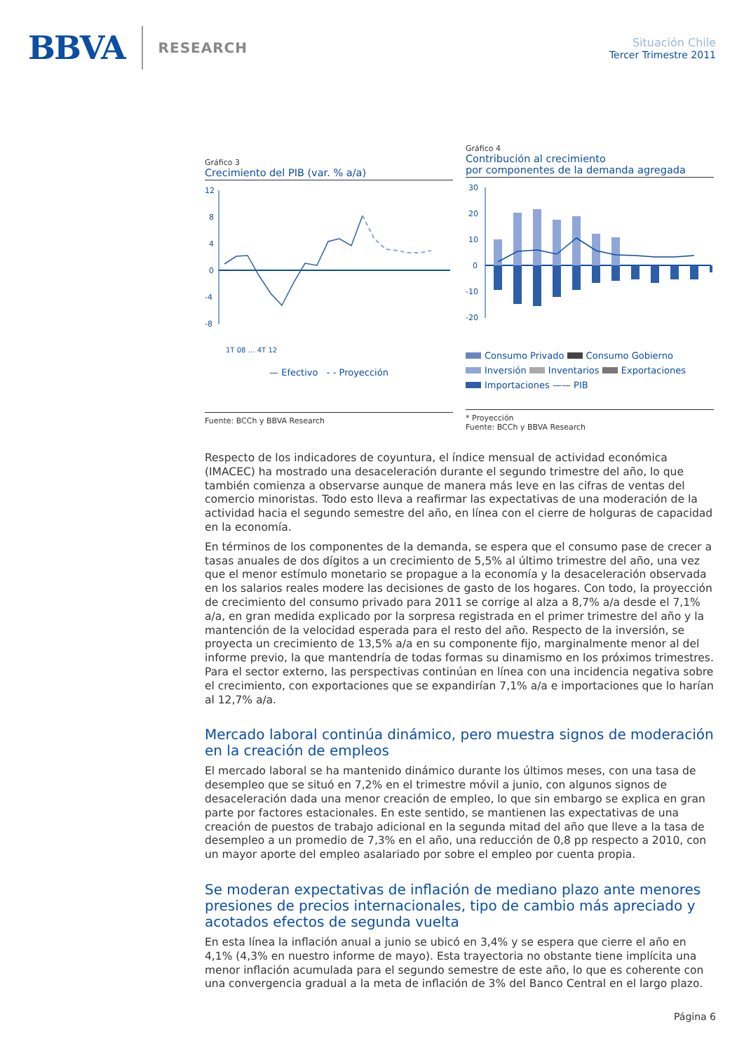BBVA RESEARCH
Situación Chile
Tercer Trimestre 2011
Gráfico 3
Crecimiento del PIB (var. % a/a)
12
8
4
0
-4
-8
1T 08 … 4T 12
— Efectivo - - Proyección
Fuente: BCCh y BBVA Research
Gráfico 4
Contribución al crecimiento
por componentes de la demanda agregada
30
20
10
0
-10
-20
Consumo Privado Consumo Gobierno
Inversión Inventarios Exportaciones
Importaciones —— PIB
* Proyección
Fuente: BCCh y BBVA Research
Respecto de los indicadores de coyuntura, el índice mensual de actividad económica (IMACEC) ha mostrado una desaceleración durante el segundo trimestre del año, lo que también comienza a observarse aunque de manera más leve en las cifras de ventas del comercio minoristas. Todo esto lleva a reafirmar las expectativas de una moderación de la actividad hacia el segundo semestre del año, en línea con el cierre de holguras de capacidad en la economía.
En términos de los componentes de la demanda, se espera que el consumo pase de crecer a tasas anuales de dos dígitos a un crecimiento de 5,5% al último trimestre del año, una vez que el menor estímulo monetario se propague a la economía y la desaceleración observada en los salarios reales modere las decisiones de gasto de los hogares. Con todo, la proyección de crecimiento del consumo privado para 2011 se corrige al alza a 8,7% a/a desde el 7,1% a/a, en gran medida explicado por la sorpresa registrada en el primer trimestre del año y la mantención de la velocidad esperada para el resto del año. Respecto de la inversión, se proyecta un crecimiento de 13,5% a/a en su componente fijo, marginalmente menor al del informe previo, la que mantendría de todas formas su dinamismo en los próximos trimestres. Para el sector externo, las perspectivas continúan en línea con una incidencia negativa sobre el crecimiento, con exportaciones que se expandirían 7,1% a/a e importaciones que lo harían al 12,7% a/a.
Mercado laboral continúa dinámico, pero muestra signos de moderación en la creación de empleos
El mercado laboral se ha mantenido dinámico durante los últimos meses, con una tasa de desempleo que se situó en 7,2% en el trimestre móvil a junio, con algunos signos de desaceleración dada una menor creación de empleo, lo que sin embargo se explica en gran parte por factores estacionales. En este sentido, se mantienen las expectativas de una creación de puestos de trabajo adicional en la segunda mitad del año que lleve a la tasa de desempleo a un promedio de 7,3% en el año, una reducción de 0,8 pp respecto a 2010, con un mayor aporte del empleo asalariado por sobre el empleo por cuenta propia.
Se moderan expectativas de inflación de mediano plazo ante menores presiones de precios internacionales, tipo de cambio más apreciado y acotados efectos de segunda vuelta
En esta línea la inflación anual a junio se ubicó en 3,4% y se espera que cierre el año en 4,1% (4,3% en nuestro informe de mayo). Esta trayectoria no obstante tiene implícita una menor inflación acumulada para el segundo semestre de este año, lo que es coherente con una convergencia gradual a la meta de inflación de 3% del Banco Central en el largo plazo.
Página 6